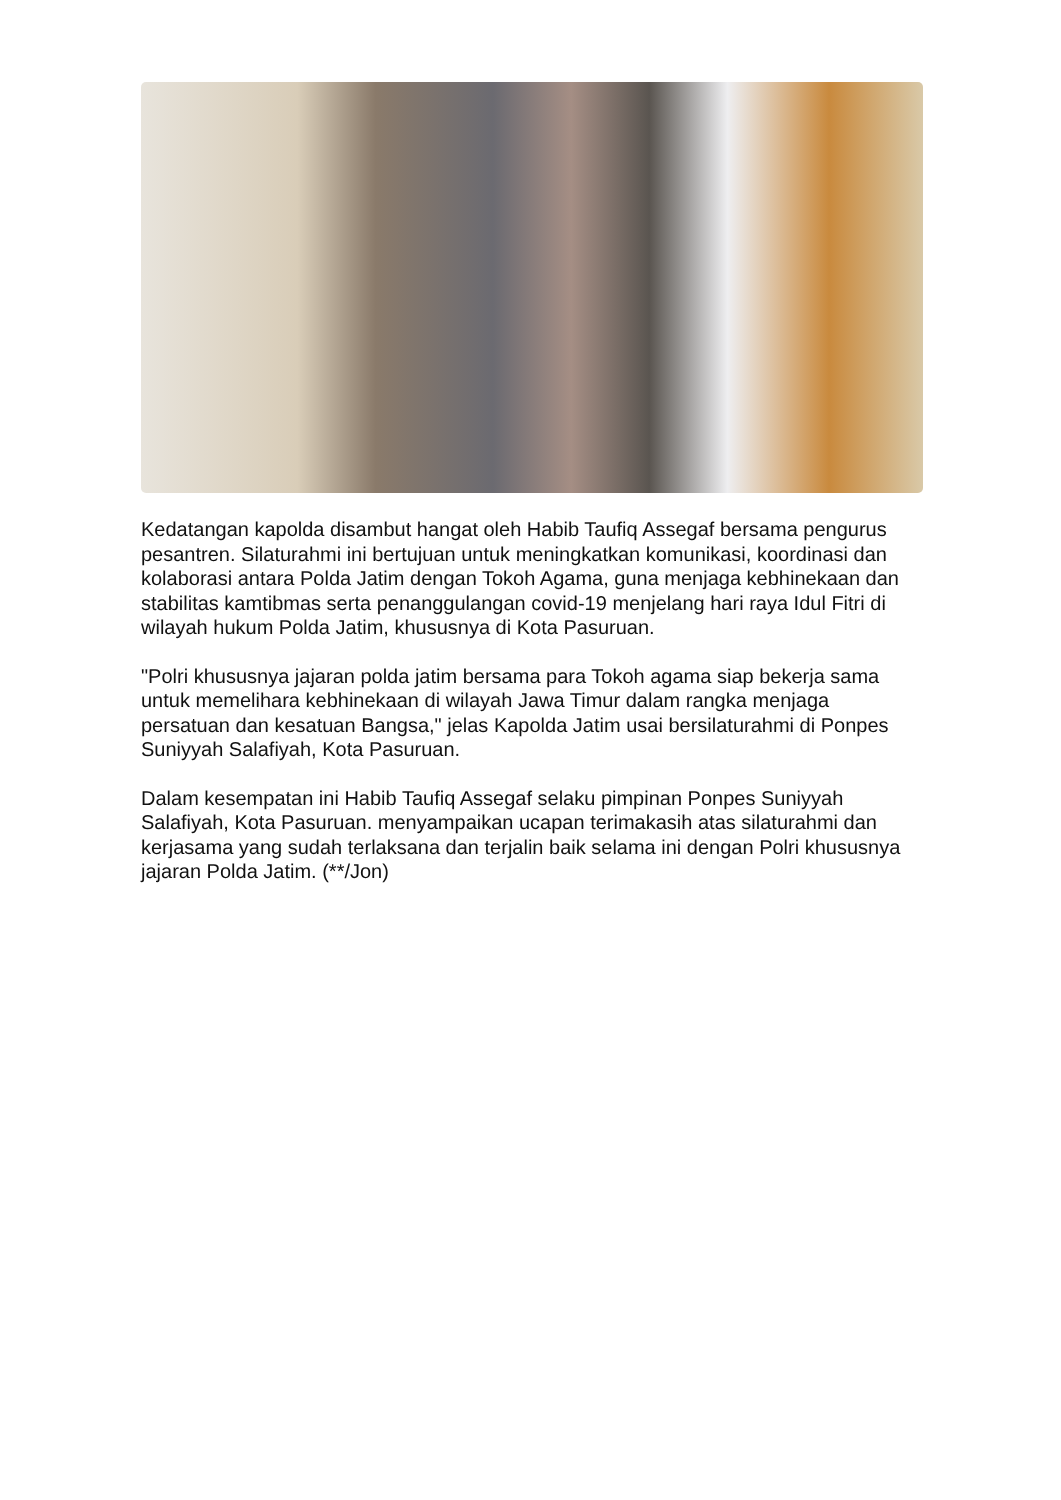Kedatangan kapolda disambut hangat oleh Habib Taufiq Assegaf bersama pengurus pesantren. Silaturahmi ini bertujuan untuk meningkatkan komunikasi, koordinasi dan kolaborasi antara Polda Jatim dengan Tokoh Agama, guna menjaga kebhinekaan dan stabilitas kamtibmas serta penanggulangan covid-19 menjelang hari raya Idul Fitri di wilayah hukum Polda Jatim, khususnya di Kota Pasuruan.
"Polri khususnya jajaran polda jatim bersama para Tokoh agama siap bekerja sama untuk memelihara kebhinekaan di wilayah Jawa Timur dalam rangka menjaga persatuan dan kesatuan Bangsa," jelas Kapolda Jatim usai bersilaturahmi di Ponpes Suniyyah Salafiyah, Kota Pasuruan.
Dalam kesempatan ini Habib Taufiq Assegaf selaku pimpinan Ponpes Suniyyah Salafiyah, Kota Pasuruan. menyampaikan ucapan terimakasih atas silaturahmi dan kerjasama yang sudah terlaksana dan terjalin baik selama ini dengan Polri khususnya jajaran Polda Jatim. (**/Jon)